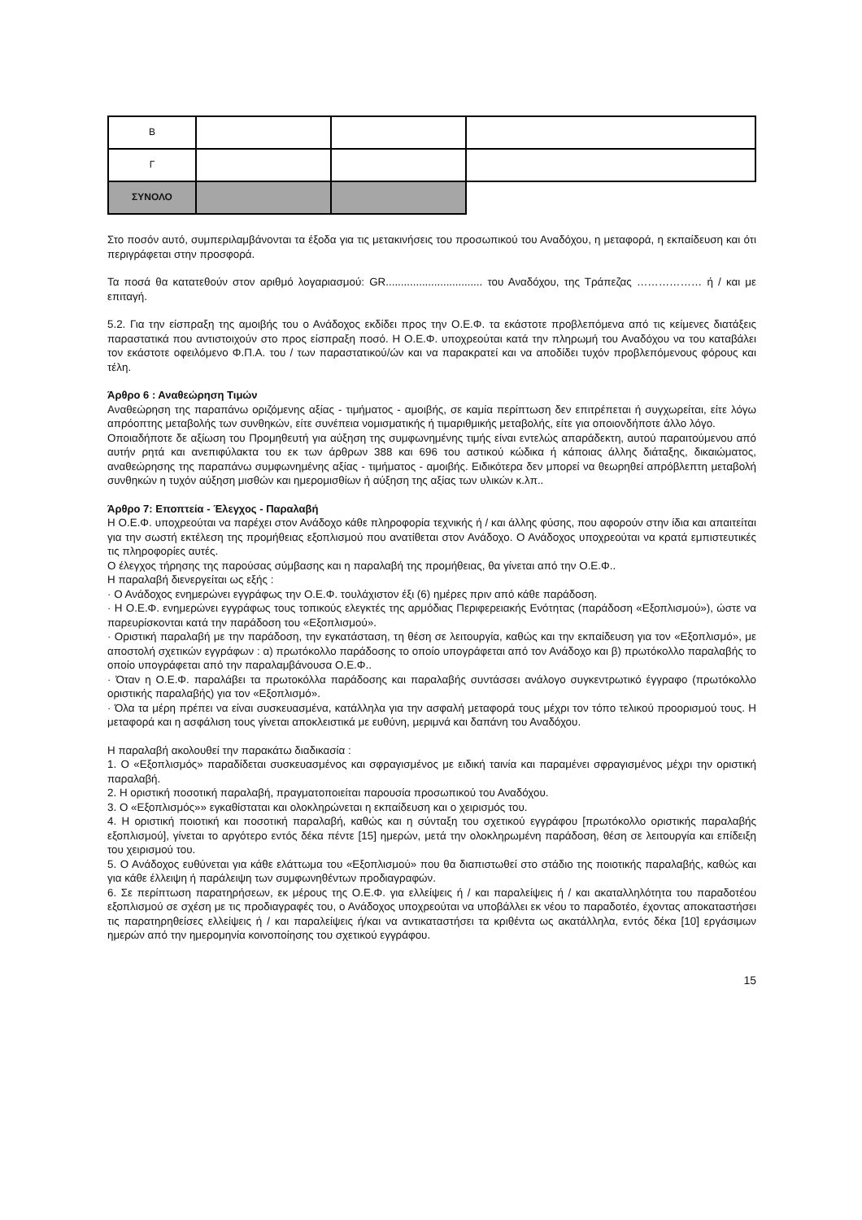| Β | | | |
| Γ | | | |
| ΣΥΝΟΛΟ | | | |
Στο ποσόν αυτό, συμπεριλαμβάνονται τα έξοδα για τις μετακινήσεις του προσωπικού του Αναδόχου, η μεταφορά, η εκπαίδευση και ότι περιγράφεται στην προσφορά.
Τα ποσά θα κατατεθούν στον αριθμό λογαριασμού: GR................................ του Αναδόχου, της Τράπεζας ……………… ή / και με επιταγή.
5.2. Για την είσπραξη της αμοιβής του ο Ανάδοχος εκδίδει προς την Ο.Ε.Φ. τα εκάστοτε προβλεπόμενα από τις κείμενες διατάξεις παραστατικά που αντιστοιχούν στο προς είσπραξη ποσό. Η Ο.Ε.Φ. υποχρεούται κατά την πληρωμή του Αναδόχου να του καταβάλει τον εκάστοτε οφειλόμενο Φ.Π.Α. του / των παραστατικού/ών και να παρακρατεί και να αποδίδει τυχόν προβλεπόμενους φόρους και τέλη.
Άρθρο 6 : Αναθεώρηση Τιμών
Αναθεώρηση της παραπάνω οριζόμενης αξίας - τιμήματος - αμοιβής, σε καμία περίπτωση δεν επιτρέπεται ή συγχωρείται, είτε λόγω απρόοπτης μεταβολής των συνθηκών, είτε συνέπεια νομισματικής ή τιμαριθμικής μεταβολής, είτε για οποιονδήποτε άλλο λόγο.
Οποιαδήποτε δε αξίωση του Προμηθευτή για αύξηση της συμφωνημένης τιμής είναι εντελώς απαράδεκτη, αυτού παραιτούμενου από αυτήν ρητά και ανεπιφύλακτα του εκ των άρθρων 388 και 696 του αστικού κώδικα ή κάποιας άλλης διάταξης, δικαιώματος, αναθεώρησης της παραπάνω συμφωνημένης αξίας - τιμήματος - αμοιβής. Ειδικότερα δεν μπορεί να θεωρηθεί απρόβλεπτη μεταβολή συνθηκών η τυχόν αύξηση μισθών και ημερομισθίων ή αύξηση της αξίας των υλικών κ.λπ..
Άρθρο 7: Εποπτεία - Έλεγχος - Παραλαβή
Η Ο.Ε.Φ. υποχρεούται να παρέχει στον Ανάδοχο κάθε πληροφορία τεχνικής ή / και άλλης φύσης, που αφορούν στην ίδια και απαιτείται για την σωστή εκτέλεση της προμήθειας εξοπλισμού που ανατίθεται στον Ανάδοχο. Ο Ανάδοχος υποχρεούται να κρατά εμπιστευτικές τις πληροφορίες αυτές.
Ο έλεγχος τήρησης της παρούσας σύμβασης και η παραλαβή της προμήθειας, θα γίνεται από την Ο.Ε.Φ..
Η παραλαβή διενεργείται ως εξής :
· Ο Ανάδοχος ενημερώνει εγγράφως την Ο.Ε.Φ. τουλάχιστον έξι (6) ημέρες πριν από κάθε παράδοση.
· Η Ο.Ε.Φ. ενημερώνει εγγράφως τους τοπικούς ελεγκτές της αρμόδιας Περιφερειακής Ενότητας (παράδοση «Εξοπλισμού»), ώστε να παρευρίσκονται κατά την παράδοση του «Εξοπλισμού».
· Οριστική παραλαβή με την παράδοση, την εγκατάσταση, τη θέση σε λειτουργία, καθώς και την εκπαίδευση για τον «Εξοπλισμό», με αποστολή σχετικών εγγράφων : α) πρωτόκολλο παράδοσης το οποίο υπογράφεται από τον Ανάδοχο και β) πρωτόκολλο παραλαβής το οποίο υπογράφεται από την παραλαμβάνουσα Ο.Ε.Φ..
· Όταν η Ο.Ε.Φ. παραλάβει τα πρωτοκόλλα παράδοσης και παραλαβής συντάσσει ανάλογο συγκεντρωτικό έγγραφο (πρωτόκολλο οριστικής παραλαβής) για τον «Εξοπλισμό».
· Όλα τα μέρη πρέπει να είναι συσκευασμένα, κατάλληλα για την ασφαλή μεταφορά τους μέχρι τον τόπο τελικού προορισμού τους. Η μεταφορά και η ασφάλιση τους γίνεται αποκλειστικά με ευθύνη, μεριμνά και δαπάνη του Αναδόχου.
Η παραλαβή ακολουθεί την παρακάτω διαδικασία :
1. Ο «Εξοπλισμός» παραδίδεται συσκευασμένος και σφραγισμένος με ειδική ταινία και παραμένει σφραγισμένος μέχρι την οριστική παραλαβή.
2. Η οριστική ποσοτική παραλαβή, πραγματοποιείται παρουσία προσωπικού του Αναδόχου.
3. Ο «Εξοπλισμός»» εγκαθίσταται και ολοκληρώνεται η εκπαίδευση και ο χειρισμός του.
4. Η οριστική ποιοτική και ποσοτική παραλαβή, καθώς και η σύνταξη του σχετικού εγγράφου [πρωτόκολλο οριστικής παραλαβής εξοπλισμού], γίνεται το αργότερο εντός δέκα πέντε [15] ημερών, μετά την ολοκληρωμένη παράδοση, θέση σε λειτουργία και επίδειξη του χειρισμού του.
5. Ο Ανάδοχος ευθύνεται για κάθε ελάττωμα του «Εξοπλισμού» που θα διαπιστωθεί στο στάδιο της ποιοτικής παραλαβής, καθώς και για κάθε έλλειψη ή παράλειψη των συμφωνηθέντων προδιαγραφών.
6. Σε περίπτωση παρατηρήσεων, εκ μέρους της Ο.Ε.Φ. για ελλείψεις ή / και παραλείψεις ή / και ακαταλληλότητα του παραδοτέου εξοπλισμού σε σχέση με τις προδιαγραφές του, ο Ανάδοχος υποχρεούται να υποβάλλει εκ νέου το παραδοτέο, έχοντας αποκαταστήσει τις παρατηρηθείσες ελλείψεις ή / και παραλείψεις ή/και να αντικαταστήσει τα κριθέντα ως ακατάλληλα, εντός δέκα [10] εργάσιμων ημερών από την ημερομηνία κοινοποίησης του σχετικού εγγράφου.
15